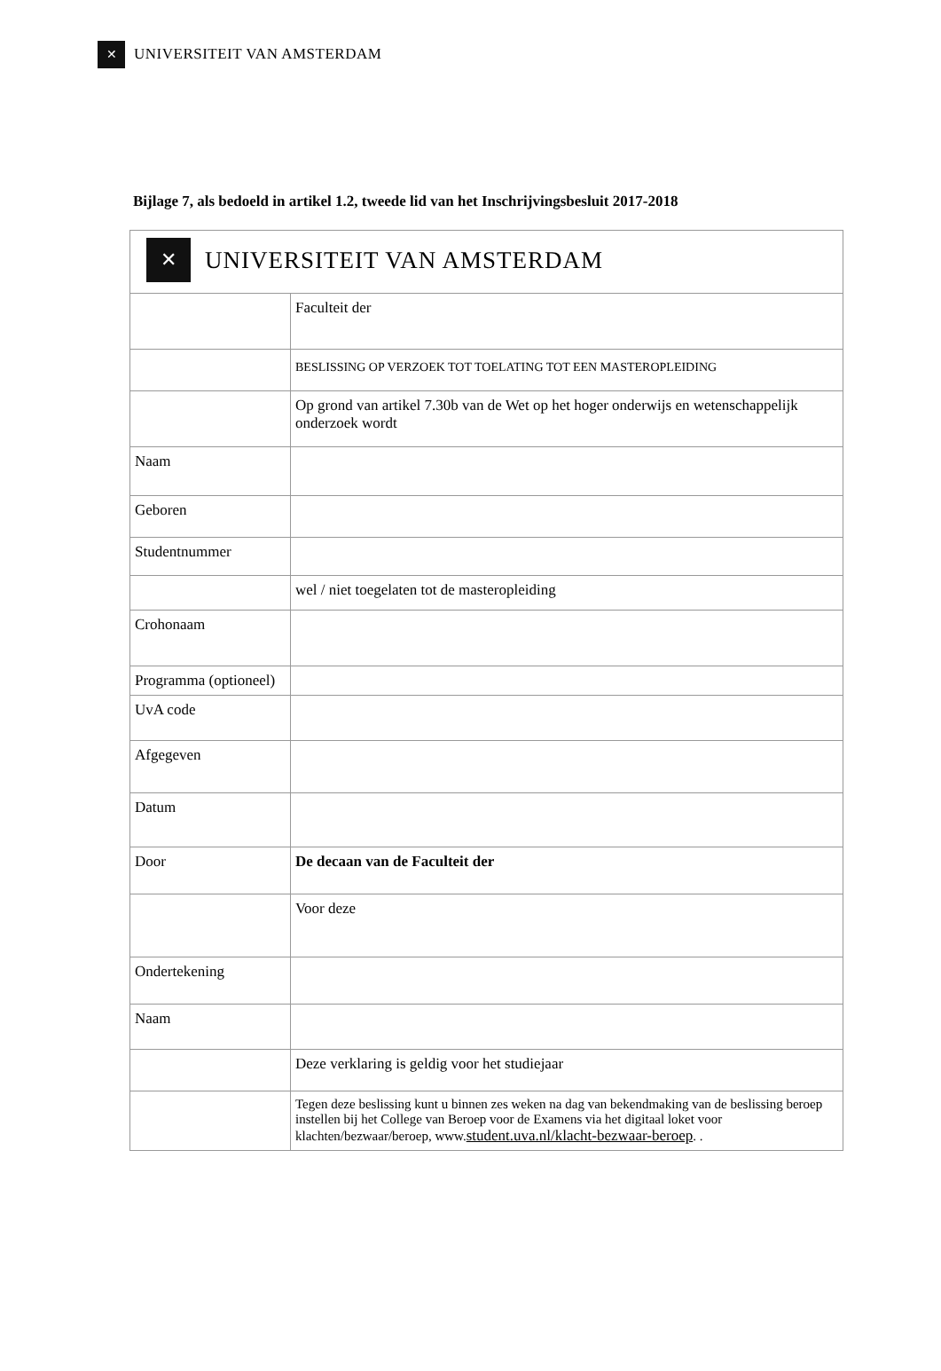✕
UNIVERSITEIT VAN AMSTERDAM
Bijlage 7, als bedoeld in artikel 1.2, tweede lid van het Inschrijvingsbesluit 2017-2018
| ✕ UNIVERSITEIT VAN AMSTERDAM | |
| | Faculteit der |
| | BESLISSING OP VERZOEK TOT TOELATING TOT EEN MASTEROPLEIDING |
| | Op grond van artikel 7.30b van de Wet op het hoger onderwijs en wetenschappelijk onderzoek wordt |
| Naam | |
| Geboren | |
| Studentnummer | |
| | wel / niet toegelaten tot de masteropleiding |
| Crohonaam | |
| Programma (optioneel) | |
| UvA code | |
| Afgegeven | |
| Datum | |
| Door | De decaan van de Faculteit der |
| | Voor deze |
| Ondertekening | |
| Naam | |
| | Deze verklaring is geldig voor het studiejaar |
| | Tegen deze beslissing kunt u binnen zes weken na dag van bekendmaking van de beslissing beroep instellen bij het College van Beroep voor de Examens via het digitaal loket voor klachten/bezwaar/beroep, www. student.uva.nl/klacht-bezwaar-beroep . . |